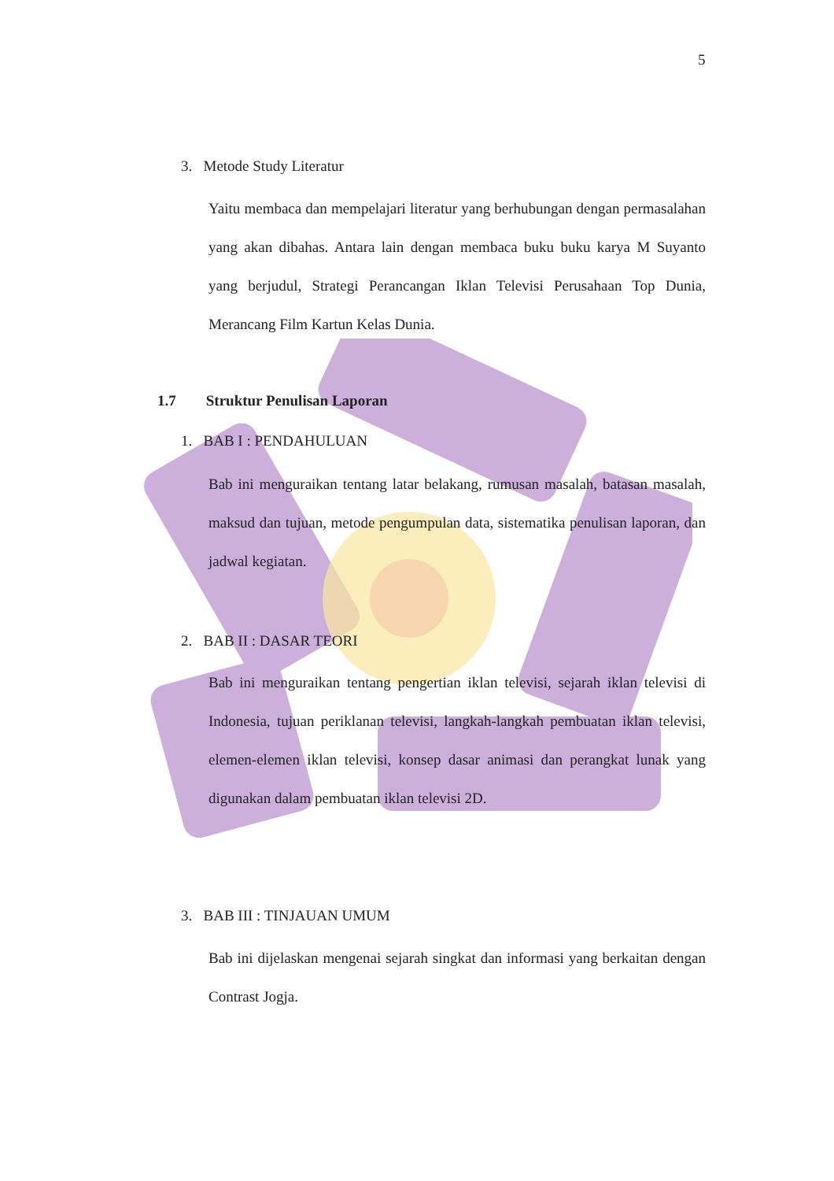5
3. Metode Study Literatur
Yaitu membaca dan mempelajari literatur yang berhubungan dengan permasalahan yang akan dibahas. Antara lain dengan membaca buku buku karya M Suyanto yang berjudul, Strategi Perancangan Iklan Televisi Perusahaan Top Dunia, Merancang Film Kartun Kelas Dunia.
1.7 Struktur Penulisan Laporan
1. BAB I : PENDAHULUAN
Bab ini menguraikan tentang latar belakang, rumusan masalah, batasan masalah, maksud dan tujuan, metode pengumpulan data, sistematika penulisan laporan, dan jadwal kegiatan.
2. BAB II : DASAR TEORI
Bab ini menguraikan tentang pengertian iklan televisi, sejarah iklan televisi di Indonesia, tujuan periklanan televisi, langkah-langkah pembuatan iklan televisi, elemen-elemen iklan televisi, konsep dasar animasi dan perangkat lunak yang digunakan dalam pembuatan iklan televisi 2D.
3. BAB III : TINJAUAN UMUM
Bab ini dijelaskan mengenai sejarah singkat dan informasi yang berkaitan dengan Contrast Jogja.